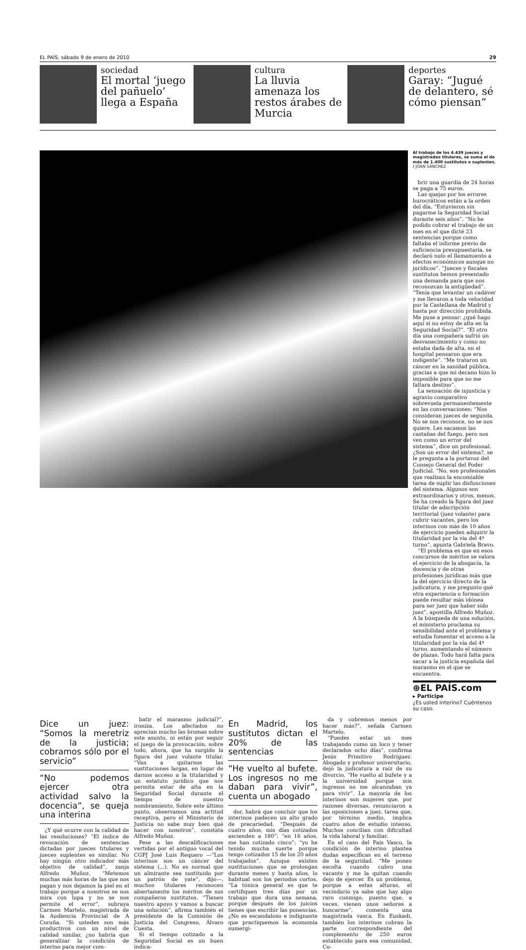EL PAÍS, sábado 9 de enero de 2010 29
sociedad
El mortal ‘juego del pañuelo’ llega a España
cultura
La lluvia amenaza los restos árabes de Murcia
deportes
Garay: “Jugué de delantero, sé cómo piensan”
Al trabajo de los 4.439 jueces y magistrados titulares, se suma el de más de 1.400 sustitutos o suplentes. / JOAN SÁNCHEZ
brir una guardia de 24 horas se paga a 75 euros.
Las quejas por los errores burocráticos están a la orden del día. “Estuvieron sin pagarme la Seguridad Social durante seis años”. “No he podido cobrar el trabajo de un mes en el que dicté 23 sentencias porque como faltaba el informe previo de suficiencia presupuestaria, se declaró nulo el llamamiento a efectos económicos aunque no jurídicos”. “Jueces y fiscales sustitutos hemos presentado una demanda para que nos reconozcan la antigüedad”. “Tenía que levantar un cadáver y me llevaron a toda velocidad por la Castellana de Madrid y hasta por dirección prohibida. Me puse a pensar: ¿qué hago aquí si no estoy de alta en la Seguridad Social?”. “El otro día una compañera sufrió un desvanecimiento y como no estaba dada de alta, en el hospital pensaron que era indigente”. “Me trataron un cáncer en la sanidad pública, gracias a que mi decano hizo lo imposible para que no me faltara destino”.
La sensación de injusticia y agravio comparativo sobrevuela permanentemente en las conversaciones: “Nos consideran jueces de segunda. No se nos reconoce, no se nos quiere. Les sacamos las castañas del fuego, pero nos ven como un error del sistema”, dice un profesional. ¿Son un error del sistema?, se le pregunta a la portavoz del Consejo General del Poder Judicial. “No, son profesionales que realizan la encomiable tarea de suplir las disfunciones del sistema. Algunos son extraordinarios y otros, menos. Se ha creado la figura del juez titular de adscripción territorial (juez volante) para cubrir vacantes, pero los interinos con más de 10 años de ejercicio pueden adquirir la titularidad por la vía del 4º turno”, apunta Gabriela Bravo.
“El problema es que en esos concursos de méritos se valora el ejercicio de la abogacía, la docencia y de otras profesiones jurídicas más que la del ejercicio directo de la judicatura, y me pregunto qué otra experiencia o formación puede resultar más idónea para ser juez que haber sido juez”, apostilla Alfredo Muñoz. A la búsqueda de una solución, el ministerio proclama su sensibilidad ante el problema y estudia fomentar el acceso a la titularidad por la vía del 4º turno, aumentando el número de plazas. Todo hará falta para sacar a la justicia española del marasmo en el que se encuentra.
⊕EL PAÍS.com
▸ Participe
¿Es usted interino? Cuéntenos su caso.
Dice un juez: “Somos la meretriz de la justicia; cobramos sólo por el servicio”
“No podemos ejercer otra actividad salvo la docencia”, se queja una interina
¿Y qué ocurre con la calidad de las resoluciones? “El índice de revocación de sentencias dictadas por jueces titulares y jueces suplentes es similar. No hay ningún otro indicador más objetivo de calidad”, zanja Alfredo Muñoz. “Metemos muchas más horas de las que nos pagan y nos dejamos la piel en el trabajo porque a nosotros se nos mira con lupa y no se nos permite el error”, subraya Carmen Martelo, magistrada de la Audiencia Provincial de A Coruña. “Si ustedes son más productivos con un nivel de calidad similar, ¿no habría que generalizar la condición de interino para mejor com-
batir el marasmo judicial?”, ironiza. Los afectados no aprecian mucho las bromas sobre este asunto, ni están por seguir el juego de la provocación, sobre todo, ahora, que ha surgido la figura del juez volante titular. “Van a quitarnos las sustituciones largas, en lugar de darnos acceso a la titularidad y un estatuto jurídico que nos permita estar de alta en la Seguridad Social durante el tiempo de nuestro nombramiento. Sobre este último punto, observamos una actitud receptiva, pero el Ministerio de Justicia no sabe muy bien qué hacer con nosotros”, constata Alfredo Muñoz.
Pese a las descalificaciones vertidas por el antiguo vocal del CGPJ José Luis Requero —“Los interinos son un cáncer del sistema (...). No es normal que un almirante sea sustituido por un patrón de yate”, dijo—, muchos titulares reconocen abiertamente los méritos de sus compañeros sustitutos. “Tienen nuestro apoyo y vamos a buscar una solución”, afirma también el presidente de la Comisión de Justicia del Congreso, Álvaro Cuesta.
Si el tiempo cotizado a la Seguridad Social es un buen indica-
En Madrid, los sustitutos dictan el 20% de las sentencias
“He vuelto al bufete. Los ingresos no me daban para vivir”, cuenta un abogado
dor, habrá que concluir que los interinos padecen un alto grado de precariedad. “Después de cuatro años, mis días cotizados ascienden a 180”; “en 16 años, me han cotizado cinco”; “yo he tenido mucha suerte porque tengo cotizados 15 de los 20 años trabajados”. Aunque existen sustituciones que se prolongan durante meses y hasta años, lo habitual son los periodos cortos. “La tónica general es que te certifiquen tres días por un trabajo que dura una semana, porque después de los juicios tienes que escribir las ponencias. ¿No es escandaloso e indignante que practiquemos la economía sumergi-
da y cobremos menos por hacer más?”, señala Carmen Martelo.
“Puedes estar un mes trabajando como un loco y tener declarados ocho días”, confirma Jesús Primitivo Rodríguez. Abogado y profesor universitario, dejó la judicatura a raíz de su divorcio. “He vuelto al bufete y a la universidad porque mis ingresos no me alcanzaban ya para vivir”. La mayoría de los interinos son mujeres que, por razones diversas, renunciaron a las oposiciones a juez, tarea que, por término medio, implica cuatro años de estudio intenso. Muchos concilian con dificultad la vida laboral y familiar.
En el caso del País Vasco, la condición de interino plantea dudas específicas en el terreno de la seguridad. “Me ponen escolta cuando cubro una vacante y me la quitan cuando dejo de ejercer. Es un problema, porque a estas alturas, el vecindario ya sabe que hay algo raro conmigo, puesto que, a veces, vienen unos señores a buscarme”, comenta una magistrada vasca. En Euskadi, también los interinos cobran la parte correspondiente del complemento de 250 euros establecido para esa comunidad. Cu-